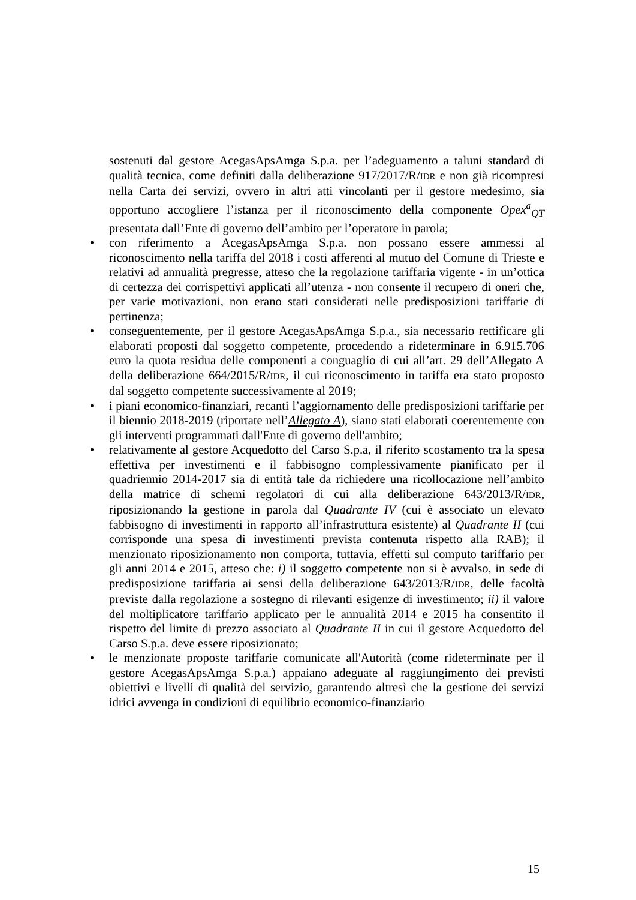sostenuti dal gestore AcegasApsAmga S.p.a. per l’adeguamento a taluni standard di qualità tecnica, come definiti dalla deliberazione 917/2017/R/IDR e non già ricompresi nella Carta dei servizi, ovvero in altri atti vincolanti per il gestore medesimo, sia opportuno accogliere l’istanza per il riconoscimento della componente Opex<sup>a</sup><sub>QT</sub> presentata dall’Ente di governo dell’ambito per l’operatore in parola;
• con riferimento a AcegasApsAmga S.p.a. non possano essere ammessi al riconoscimento nella tariffa del 2018 i costi afferenti al mutuo del Comune di Trieste e relativi ad annualità pregresse, atteso che la regolazione tariffaria vigente - in un’ottica di certezza dei corrispettivi applicati all’utenza - non consente il recupero di oneri che, per varie motivazioni, non erano stati considerati nelle predisposizioni tariffarie di pertinenza;
• conseguentemente, per il gestore AcegasApsAmga S.p.a., sia necessario rettificare gli elaborati proposti dal soggetto competente, procedendo a rideterminare in 6.915.706 euro la quota residua delle componenti a conguaglio di cui all’art. 29 dell’Allegato A della deliberazione 664/2015/R/IDR, il cui riconoscimento in tariffa era stato proposto dal soggetto competente successivamente al 2019;
• i piani economico-finanziari, recanti l’aggiornamento delle predisposizioni tariffarie per il biennio 2018-2019 (riportate nell’Allegato A), siano stati elaborati coerentemente con gli interventi programmati dall'Ente di governo dell'ambito;
• relativamente al gestore Acquedotto del Carso S.p.a, il riferito scostamento tra la spesa effettiva per investimenti e il fabbisogno complessivamente pianificato per il quadriennio 2014-2017 sia di entità tale da richiedere una ricollocazione nell’ambito della matrice di schemi regolatori di cui alla deliberazione 643/2013/R/IDR, riposizionando la gestione in parola dal Quadrante IV (cui è associato un elevato fabbisogno di investimenti in rapporto all’infrastruttura esistente) al Quadrante II (cui corrisponde una spesa di investimenti prevista contenuta rispetto alla RAB); il menzionato riposizionamento non comporta, tuttavia, effetti sul computo tariffario per gli anni 2014 e 2015, atteso che: i) il soggetto competente non si è avvalso, in sede di predisposizione tariffaria ai sensi della deliberazione 643/2013/R/IDR, delle facoltà previste dalla regolazione a sostegno di rilevanti esigenze di investimento; ii) il valore del moltiplicatore tariffario applicato per le annualità 2014 e 2015 ha consentito il rispetto del limite di prezzo associato al Quadrante II in cui il gestore Acquedotto del Carso S.p.a. deve essere riposizionato;
• le menzionate proposte tariffarie comunicate all'Autorità (come rideterminate per il gestore AcegasApsAmga S.p.a.) appaiano adeguate al raggiungimento dei previsti obiettivi e livelli di qualità del servizio, garantendo altresì che la gestione dei servizi idrici avvenga in condizioni di equilibrio economico-finanziario
15